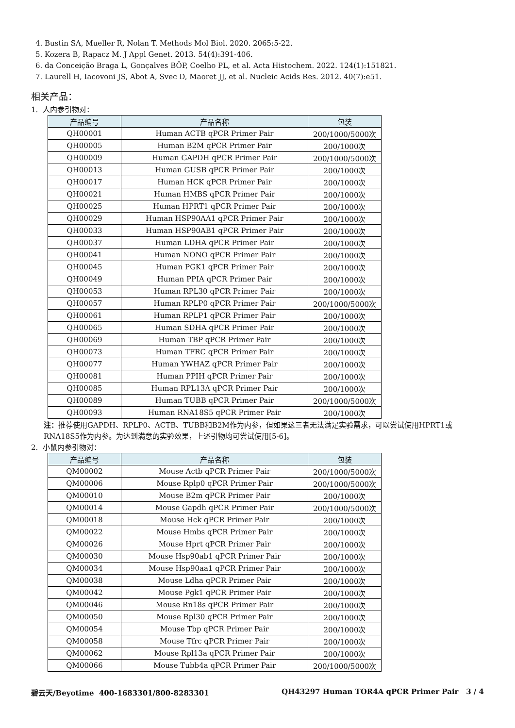4. Bustin SA, Mueller R, Nolan T. Methods Mol Biol. 2020. 2065:5-22.
5. Kozera B, Rapacz M. J Appl Genet. 2013. 54(4):391-406.
6. da Conceição Braga L, Gonçalves BÔP, Coelho PL, et al. Acta Histochem. 2022. 124(1):151821.
7. Laurell H, Iacovoni JS, Abot A, Svec D, Maoret JJ, et al. Nucleic Acids Res. 2012. 40(7):e51.
相关产品：
1. 人内参引物对：
| 产品编号 | 产品名称 | 包装 |
| --- | --- | --- |
| QH00001 | Human ACTB qPCR Primer Pair | 200/1000/5000次 |
| QH00005 | Human B2M qPCR Primer Pair | 200/1000次 |
| QH00009 | Human GAPDH qPCR Primer Pair | 200/1000/5000次 |
| QH00013 | Human GUSB qPCR Primer Pair | 200/1000次 |
| QH00017 | Human HCK qPCR Primer Pair | 200/1000次 |
| QH00021 | Human HMBS qPCR Primer Pair | 200/1000次 |
| QH00025 | Human HPRT1 qPCR Primer Pair | 200/1000次 |
| QH00029 | Human HSP90AA1 qPCR Primer Pair | 200/1000次 |
| QH00033 | Human HSP90AB1 qPCR Primer Pair | 200/1000次 |
| QH00037 | Human LDHA qPCR Primer Pair | 200/1000次 |
| QH00041 | Human NONO qPCR Primer Pair | 200/1000次 |
| QH00045 | Human PGK1 qPCR Primer Pair | 200/1000次 |
| QH00049 | Human PPIA qPCR Primer Pair | 200/1000次 |
| QH00053 | Human RPL30 qPCR Primer Pair | 200/1000次 |
| QH00057 | Human RPLP0 qPCR Primer Pair | 200/1000/5000次 |
| QH00061 | Human RPLP1 qPCR Primer Pair | 200/1000次 |
| QH00065 | Human SDHA qPCR Primer Pair | 200/1000次 |
| QH00069 | Human TBP qPCR Primer Pair | 200/1000次 |
| QH00073 | Human TFRC qPCR Primer Pair | 200/1000次 |
| QH00077 | Human YWHAZ qPCR Primer Pair | 200/1000次 |
| QH00081 | Human PPIH qPCR Primer Pair | 200/1000次 |
| QH00085 | Human RPL13A qPCR Primer Pair | 200/1000次 |
| QH00089 | Human TUBB qPCR Primer Pair | 200/1000/5000次 |
| QH00093 | Human RNA18S5 qPCR Primer Pair | 200/1000次 |
注：推荐使用GAPDH、RPLP0、ACTB、TUBB和B2M作为内参，但如果这三者无法满足实验需求，可以尝试使用HPRT1或RNA18S5作为内参。为达到满意的实验效果，上述引物均可尝试使用[5-6]。
2. 小鼠内参引物对：
| 产品编号 | 产品名称 | 包装 |
| --- | --- | --- |
| QM00002 | Mouse Actb qPCR Primer Pair | 200/1000/5000次 |
| QM00006 | Mouse Rplp0 qPCR Primer Pair | 200/1000/5000次 |
| QM00010 | Mouse B2m qPCR Primer Pair | 200/1000次 |
| QM00014 | Mouse Gapdh qPCR Primer Pair | 200/1000/5000次 |
| QM00018 | Mouse Hck qPCR Primer Pair | 200/1000次 |
| QM00022 | Mouse Hmbs qPCR Primer Pair | 200/1000次 |
| QM00026 | Mouse Hprt qPCR Primer Pair | 200/1000次 |
| QM00030 | Mouse Hsp90ab1 qPCR Primer Pair | 200/1000次 |
| QM00034 | Mouse Hsp90aa1 qPCR Primer Pair | 200/1000次 |
| QM00038 | Mouse Ldha qPCR Primer Pair | 200/1000次 |
| QM00042 | Mouse Pgk1 qPCR Primer Pair | 200/1000次 |
| QM00046 | Mouse Rn18s qPCR Primer Pair | 200/1000次 |
| QM00050 | Mouse Rpl30 qPCR Primer Pair | 200/1000次 |
| QM00054 | Mouse Tbp qPCR Primer Pair | 200/1000次 |
| QM00058 | Mouse Tfrc qPCR Primer Pair | 200/1000次 |
| QM00062 | Mouse Rpl13a qPCR Primer Pair | 200/1000次 |
| QM00066 | Mouse Tubb4a qPCR Primer Pair | 200/1000/5000次 |
碧云天/Beyotime 400-1683301/800-8283301 QH43297 Human TOR4A qPCR Primer Pair 3 / 4